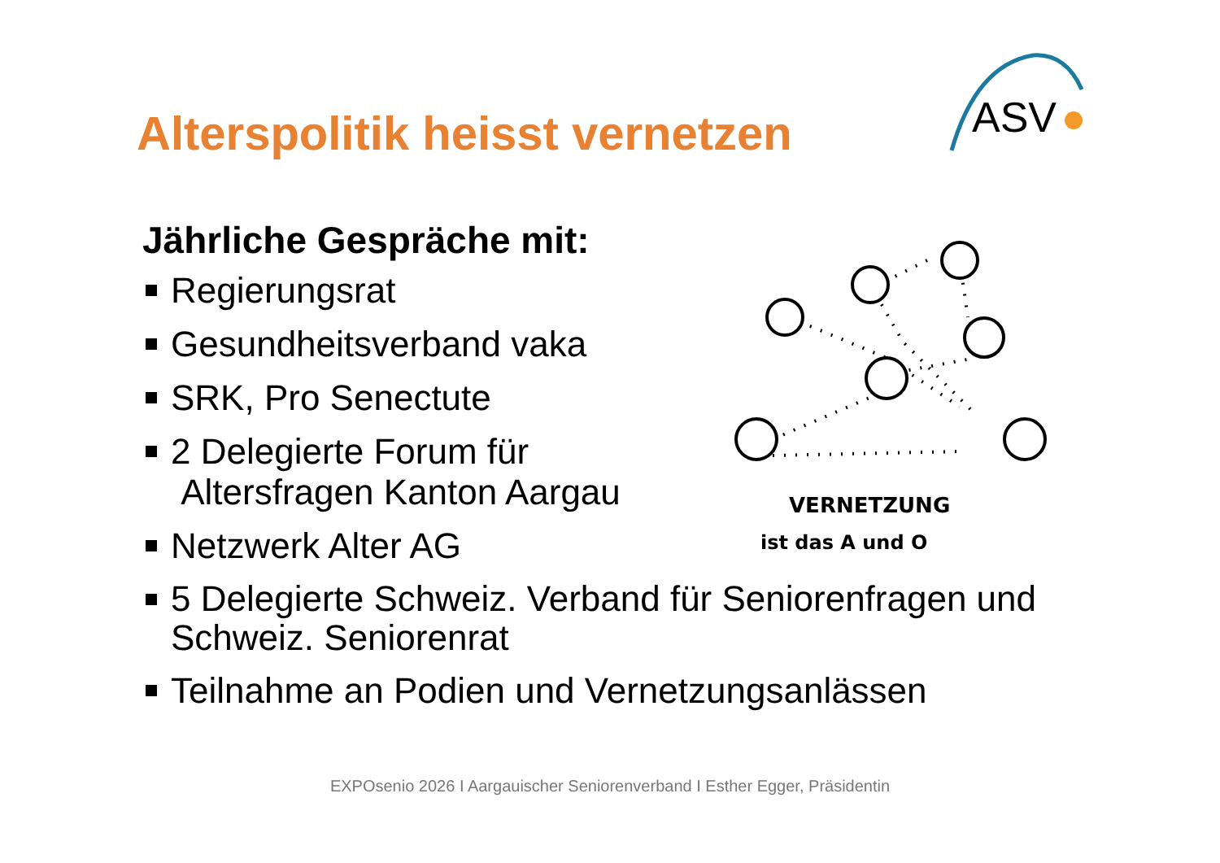Alterspolitik heisst vernetzen
ASV
Jährliche Gespräche mit:
Regierungsrat
Gesundheitsverband vaka
SRK, Pro Senectute
2 Delegierte Forum für
Altersfragen Kanton Aargau
Netzwerk Alter AG
5 Delegierte Schweiz. Verband für Seniorenfragen und Schweiz. Seniorenrat
Teilnahme an Podien und Vernetzungsanlässen
VERNETZUNG
ist das A und O
EXPOsenio 2026 I Aargauischer Seniorenverband I Esther Egger, Präsidentin